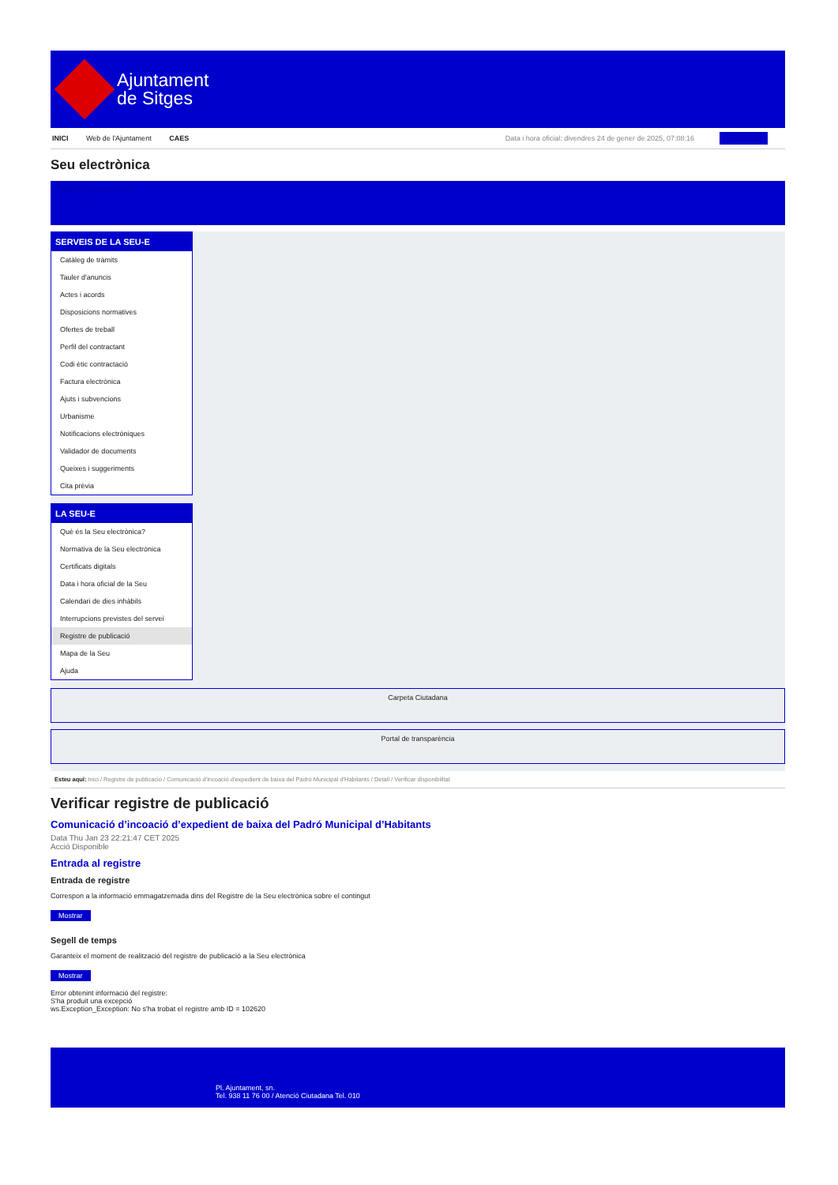Ajuntament
de Sitges
INICI Web de l'Ajuntament CAES Data i hora oficial: divendres 24 de gener de 2025, 07:08:16 Sincronitza
Seu electrònica
Obtenir còpia autèntica
SERVEIS DE LA SEU-E
Catàleg de tràmits
Tauler d'anuncis
Actes i acords
Disposicions normatives
Ofertes de treball
Perfil del contractant
Codi ètic contractació
Factura electrònica
Ajuts i subvencions
Urbanisme
Notificacions electròniques
Validador de documents
Queixes i suggeriments
Cita prèvia
LA SEU-E
Què és la Seu electrònica?
Normativa de la Seu electrònica
Certificats digitals
Data i hora oficial de la Seu
Calendari de dies inhàbils
Interrupcions previstes del servei
Registre de publicació
Mapa de la Seu
Ajuda
Carpeta Ciutadana
Portal de transparència
Esteu aquí: Inici / Registre de publicació / Comunicació d'incoació d'expedient de baixa del Padró Municipal d'Habitants / Detall / Verificar disponibilitat
Verificar registre de publicació
Comunicació d’incoació d’expedient de baixa del Padró Municipal d’Habitants
Data Thu Jan 23 22:21:47 CET 2025
Acció Disponible
Entrada al registre
Entrada de registre
Correspon a la informació emmagatzemada dins del Registre de la Seu electrònica sobre el contingut
Mostrar
Segell de temps
Garanteix el moment de realització del registre de publicació a la Seu electrònica
Mostrar
Error obtenint informació del registre:
S'ha produit una excepció
ws.Exception_Exception: No s'ha trobat el registre amb ID = 102620
Pl. Ajuntament, sn.
Tel. 938 11 76 00 / Atenció Ciutadana Tel. 010